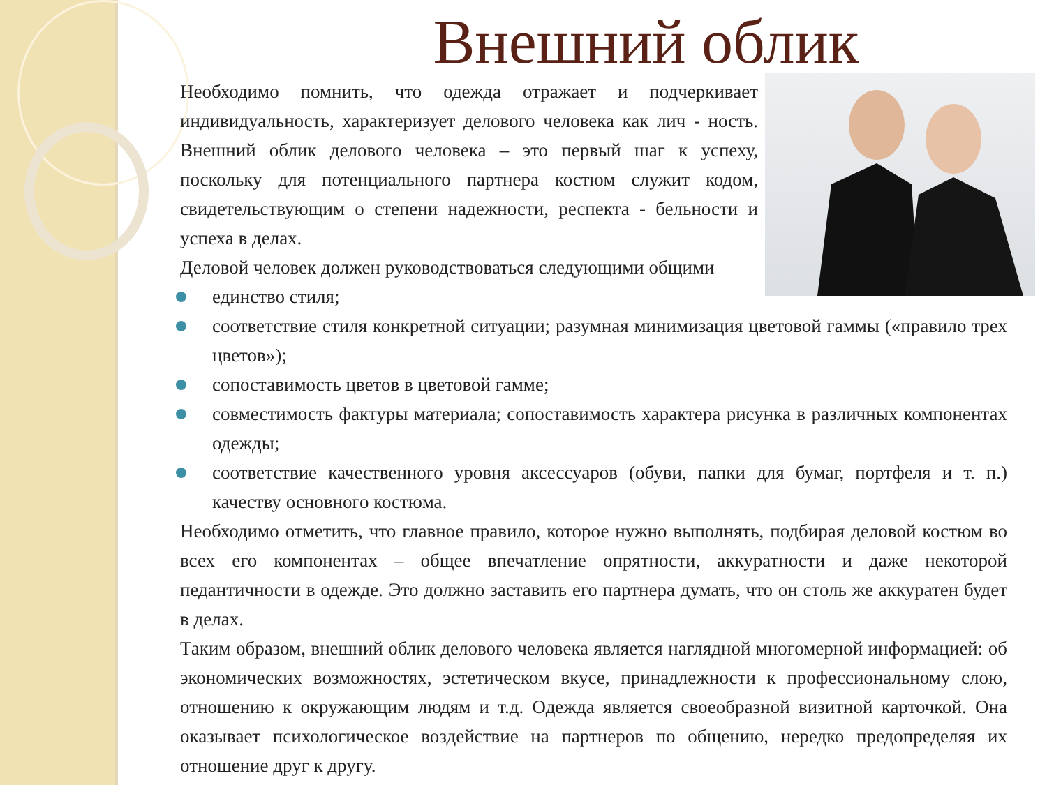Внешний облик
Необходимо помнить, что одежда отражает и подчеркивает индивидуальность, характеризует делового человека как лич - ность. Внешний облик делового человека – это первый шаг к успеху, поскольку для потенциального партнера костюм служит кодом, свидетельствующим о степени надежности, респекта - бельности и успеха в делах.
Деловой человек должен руководствоваться следующими общими
единство стиля;
соответствие стиля конкретной ситуации; разумная минимизация цветовой гаммы («правило трех цветов»);
сопоставимость цветов в цветовой гамме;
совместимость фактуры материала; сопоставимость характера рисунка в различных компонентах одежды;
соответствие качественного уровня аксессуаров (обуви, папки для бумаг, портфеля и т. п.) качеству основного костюма.
Необходимо отметить, что главное правило, которое нужно выполнять, подбирая деловой костюм во всех его компонентах – общее впечатление опрятности, аккуратности и даже некоторой педантичности в одежде. Это должно заставить его партнера думать, что он столь же аккуратен будет в делах.
Таким образом, внешний облик делового человека является наглядной многомерной информацией: об экономических возможностях, эстетическом вкусе, принадлежности к профессиональному слою, отношению к окружающим людям и т.д. Одежда является своеобразной визитной карточкой. Она оказывает психологическое воздействие на партнеров по общению, нередко предопределяя их отношение друг к другу.